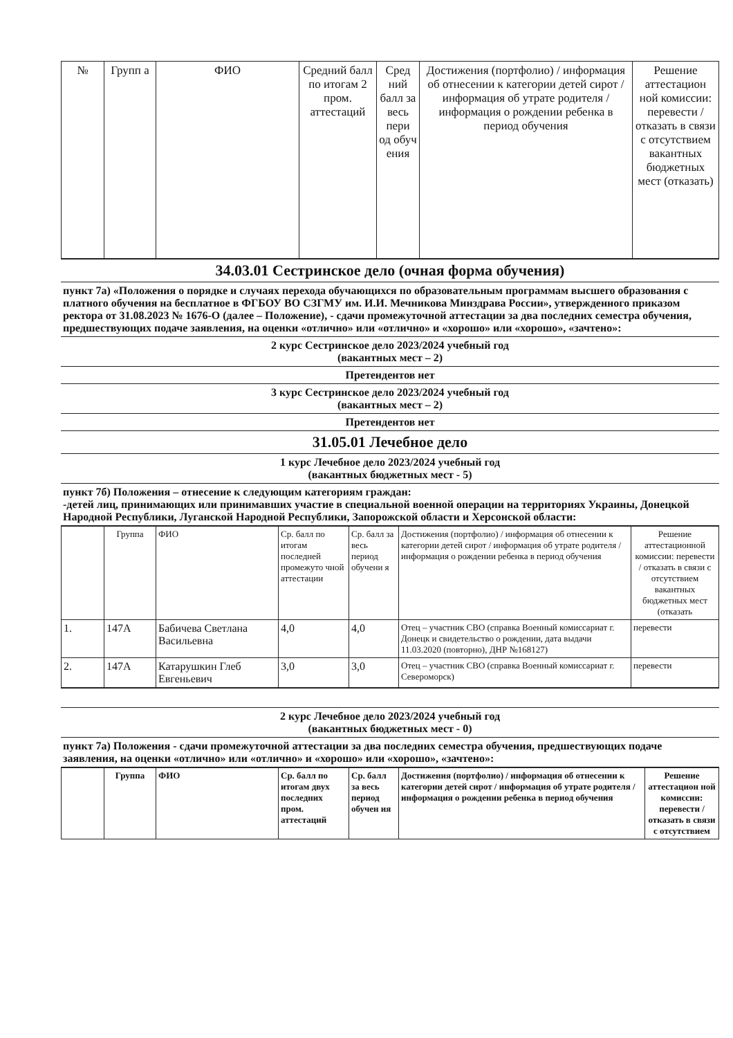| № | Групп а | ФИО | Средний балл по итогам 2 пром. аттестаций | Сред ний балл за весь пери од обуч ения | Достижения (портфолио) / информация об отнесении к категории детей сирот / информация об утрате родителя /информация о рождении ребенка в период обучения | Решение аттестацион ной комиссии: перевести / отказать в связи с отсутствием вакантных бюджетных мест (отказать) |
| --- | --- | --- | --- | --- | --- | --- |
| 34.03.01 Сестринское дело (очная форма обучения) |
| пункт 7а) «Положения о порядке и случаях перехода обучающихся по образовательным программам высшего образования с платного обучения на бесплатное в ФГБОУ ВО СЗГМУ им. И.И. Мечникова Минздрава России», утвержденного приказом ректора от 31.08.2023 № 1676-О (далее – Положение), - сдачи промежуточной аттестации за два последних семестра обучения, предшествующих подаче заявления, на оценки «отлично» или «отлично» и «хорошо» или «хорошо», «зачтено»: |
| 2 курс Сестринское дело 2023/2024 учебный год (вакантных мест – 2) |
| Претендентов нет |
| 3 курс Сестринское дело 2023/2024 учебный год (вакантных мест – 2) |
| Претендентов нет |
| 31.05.01 Лечебное дело |
| 1 курс Лечебное дело 2023/2024 учебный год (вакантных бюджетных мест - 5) |
| пункт 7б) Положения – отнесение к следующим категориям граждан: -детей лиц, принимающих или принимавших участие в специальной военной операции на территориях Украины, Донецкой Народной Республики, Луганской Народной Республики, Запорожской области и Херсонской области: |
| | Группа | ФИО | Ср. балл по итогам последней промежуто чной аттестации | Ср. балл за весь период обучени я | Достижения (портфолио) / информация об отнесении к категории детей сирот / информация об утрате родителя /информация о рождении ребенка в период обучения | Решение аттестационной комиссии: перевести / отказать в связи с отсутствием вакантных бюджетных мест (отказать |
| --- | --- | --- | --- | --- | --- | --- |
| 1. | 147А | Бабичева Светлана Васильевна | 4,0 | 4,0 | Отец – участник СВО (справка Военный комиссариат г. Донецк и свидетельство о рождении, дата выдачи 11.03.2020 (повторно), ДНР №168127) | перевести |
| 2. | 147А | Катарушкин Глеб Евгеньевич | 3,0 | 3,0 | Отец – участник СВО (справка Военный комиссариат г. Североморск) | перевести |
| 2 курс Лечебное дело 2023/2024 учебный год (вакантных бюджетных мест - 0) |
| пункт 7а) Положения - сдачи промежуточной аттестации за два последних семестра обучения, предшествующих подаче заявления, на оценки «отлично» или «отлично» и «хорошо» или «хорошо», «зачтено»: |
| | Группа | ФИО | Ср. балл по итогам двух последних пром. аттестаций | Ср. балл за весь период обучен ия | Достижения (портфолио) / информация об отнесении к категории детей сирот / информация об утрате родителя /информация о рождении ребенка в период обучения | Решение аттестацион ной комиссии: перевести / отказать в связи с отсутствием |
| --- | --- | --- | --- | --- | --- | --- |